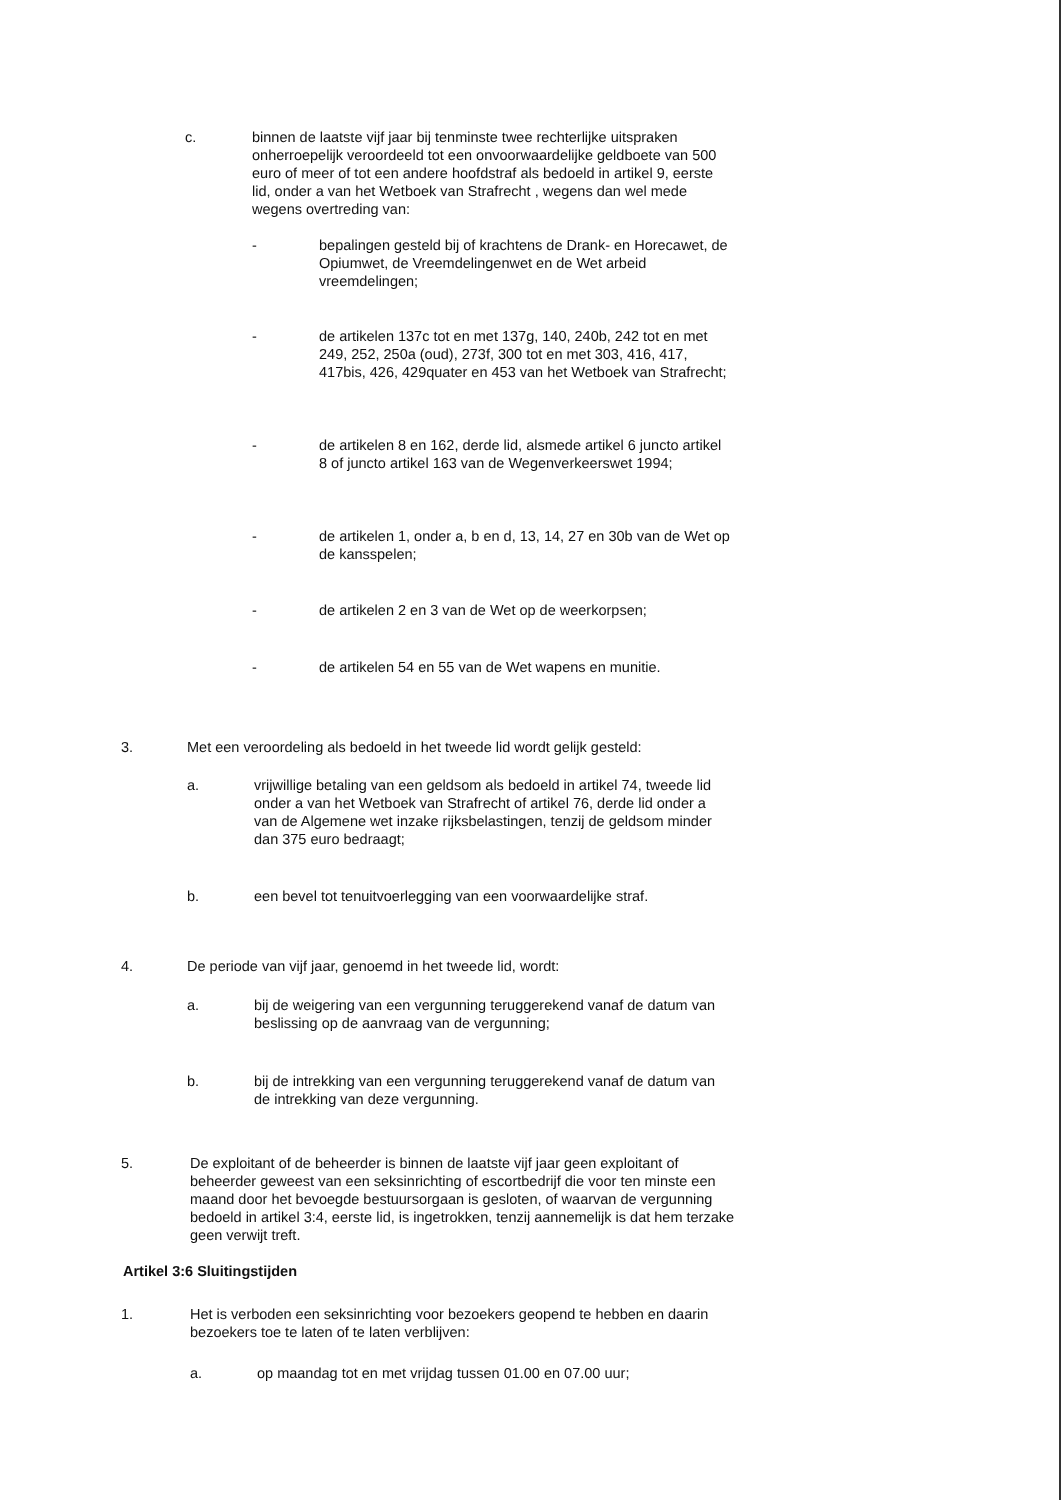c. binnen de laatste vijf jaar bij tenminste twee rechterlijke uitspraken onherroepelijk veroordeeld tot een onvoorwaardelijke geldboete van 500 euro of meer of tot een andere hoofdstraf als bedoeld in artikel 9, eerste lid, onder a van het Wetboek van Strafrecht , wegens dan wel mede wegens overtreding van:
- bepalingen gesteld bij of krachtens de Drank- en Horecawet, de Opiumwet, de Vreemdelingenwet en de Wet arbeid vreemdelingen;
- de artikelen 137c tot en met 137g, 140, 240b, 242 tot en met 249, 252, 250a (oud), 273f, 300 tot en met 303, 416, 417, 417bis, 426, 429quater en 453 van het Wetboek van Strafrecht;
- de artikelen 8 en 162, derde lid, alsmede artikel 6 juncto artikel 8 of juncto artikel 163 van de Wegenverkeerswet 1994;
- de artikelen 1, onder a, b en d, 13, 14, 27 en 30b van de Wet op de kansspelen;
- de artikelen 2 en 3 van de Wet op de weerkorpsen;
- de artikelen 54 en 55 van de Wet wapens en munitie.
3. Met een veroordeling als bedoeld in het tweede lid wordt gelijk gesteld:
a. vrijwillige betaling van een geldsom als bedoeld in artikel 74, tweede lid onder a van het Wetboek van Strafrecht of artikel 76, derde lid onder a van de Algemene wet inzake rijksbelastingen, tenzij de geldsom minder dan 375 euro bedraagt;
b. een bevel tot tenuitvoerlegging van een voorwaardelijke straf.
4. De periode van vijf jaar, genoemd in het tweede lid, wordt:
a. bij de weigering van een vergunning teruggerekend vanaf de datum van beslissing op de aanvraag van de vergunning;
b. bij de intrekking van een vergunning teruggerekend vanaf de datum van de intrekking van deze vergunning.
5. De exploitant of de beheerder is binnen de laatste vijf jaar geen exploitant of beheerder geweest van een seksinrichting of escortbedrijf die voor ten minste een maand door het bevoegde bestuursorgaan is gesloten, of waarvan de vergunning bedoeld in artikel 3:4, eerste lid, is ingetrokken, tenzij aannemelijk is dat hem terzake geen verwijt treft.
Artikel 3:6 Sluitingstijden
1. Het is verboden een seksinrichting voor bezoekers geopend te hebben en daarin bezoekers toe te laten of te laten verblijven:
a. op maandag tot en met vrijdag tussen 01.00 en 07.00 uur;